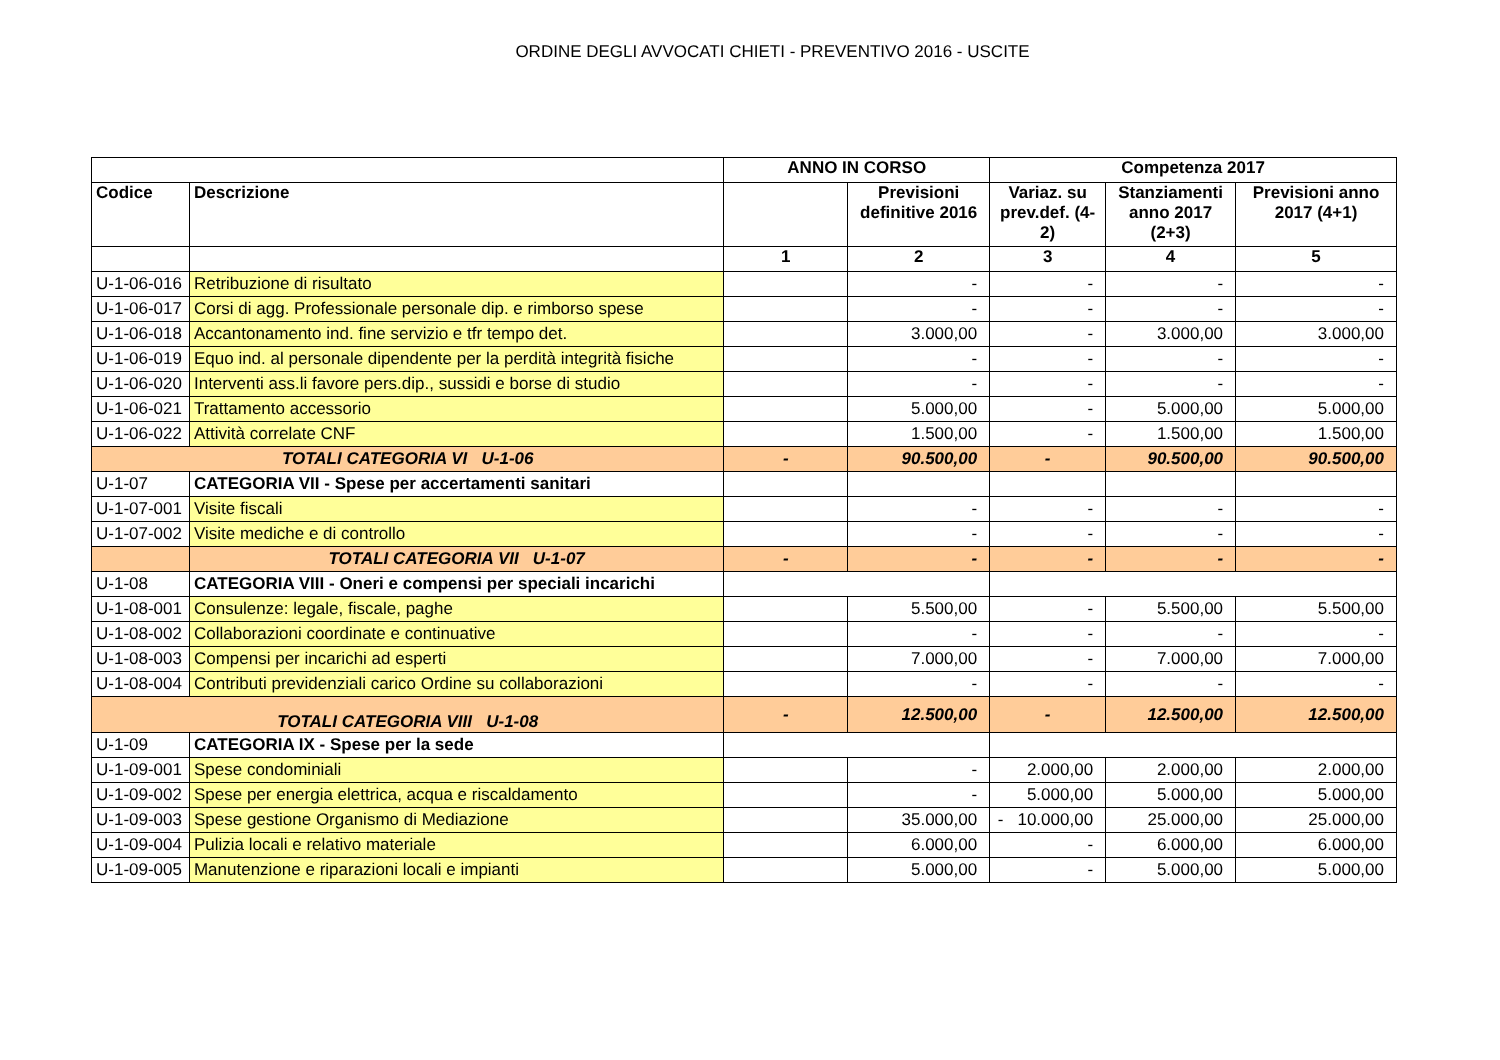ORDINE DEGLI AVVOCATI CHIETI - PREVENTIVO 2016 - USCITE
| | | ANNO IN CORSO | | Competenza 2017 | | |
| --- | --- | --- | --- | --- | --- | --- |
| Codice | Descrizione | | Previsioni definitive 2016 | Variaz. su prev.def. (4-2) | Stanziamenti anno 2017 (2+3) | Previsioni anno 2017 (4+1) |
| | | 1 | 2 | 3 | 4 | 5 |
| U-1-06-016 | Retribuzione di risultato | | - | - | - | - |
| U-1-06-017 | Corsi di agg. Professionale personale dip. e rimborso spese | | - | - | - | - |
| U-1-06-018 | Accantonamento ind. fine servizio e tfr tempo det. | | 3.000,00 | - | 3.000,00 | 3.000,00 |
| U-1-06-019 | Equo ind. al personale dipendente per la perdità integrità fisiche | | - | - | - | - |
| U-1-06-020 | Interventi ass.li favore pers.dip., sussidi e borse di studio | | - | - | - | - |
| U-1-06-021 | Trattamento accessorio | | 5.000,00 | - | 5.000,00 | 5.000,00 |
| U-1-06-022 | Attività correlate CNF | | 1.500,00 | - | 1.500,00 | 1.500,00 |
| TOTALI CATEGORIA VI U-1-06 | | - | 90.500,00 | - | 90.500,00 | 90.500,00 |
| U-1-07 | CATEGORIA VII - Spese per accertamenti sanitari | | | | | |
| U-1-07-001 | Visite fiscali | | - | - | - | - |
| U-1-07-002 | Visite mediche e di controllo | | - | - | - | - |
| | TOTALI CATEGORIA VII U-1-07 | - | - | - | - | - |
| U-1-08 | CATEGORIA VIII - Oneri e compensi per speciali incarichi | | | | | |
| U-1-08-001 | Consulenze: legale, fiscale, paghe | | 5.500,00 | - | 5.500,00 | 5.500,00 |
| U-1-08-002 | Collaborazioni coordinate e continuative | | - | - | - | - |
| U-1-08-003 | Compensi per incarichi ad esperti | | 7.000,00 | - | 7.000,00 | 7.000,00 |
| U-1-08-004 | Contributi previdenziali carico Ordine su collaborazioni | | - | - | - | - |
| TOTALI CATEGORIA VIII U-1-08 | | - | 12.500,00 | - | 12.500,00 | 12.500,00 |
| U-1-09 | CATEGORIA IX - Spese per la sede | | | | | |
| U-1-09-001 | Spese condominiali | | - | 2.000,00 | 2.000,00 | 2.000,00 |
| U-1-09-002 | Spese per energia elettrica, acqua e riscaldamento | | - | 5.000,00 | 5.000,00 | 5.000,00 |
| U-1-09-003 | Spese gestione Organismo di Mediazione | | 35.000,00 | - 10.000,00 | 25.000,00 | 25.000,00 |
| U-1-09-004 | Pulizia locali e relativo materiale | | 6.000,00 | - | 6.000,00 | 6.000,00 |
| U-1-09-005 | Manutenzione e riparazioni locali e impianti | | 5.000,00 | - | 5.000,00 | 5.000,00 |